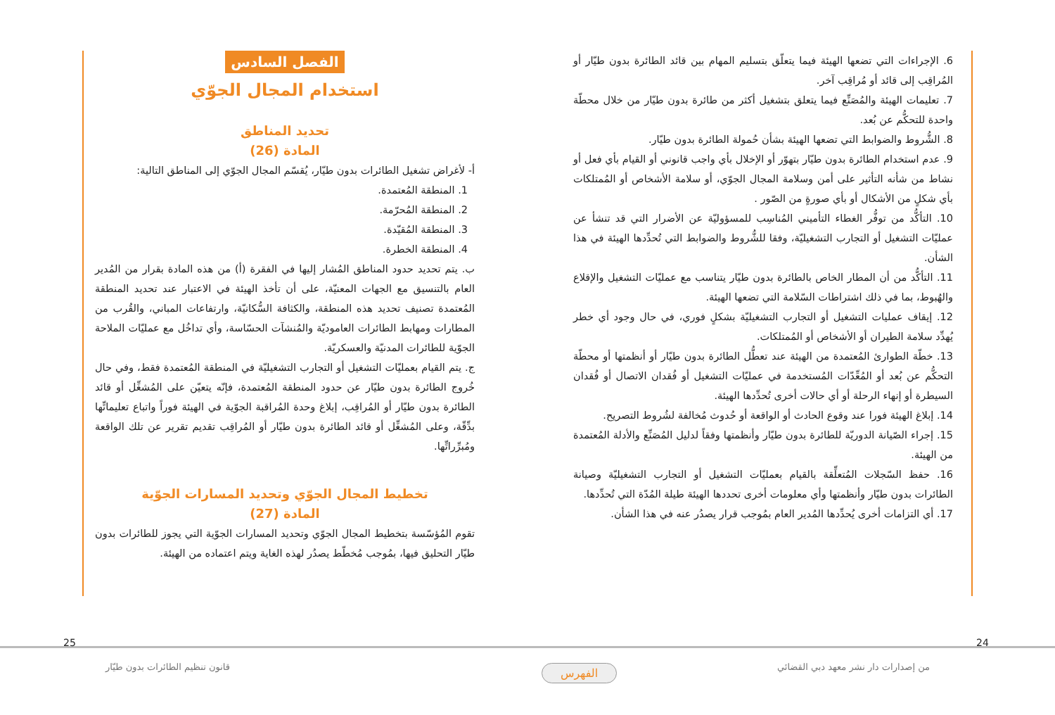6. الإجراءات التي تضعها الهيئة فيما يتعلّق بتسليم المهام بين قائد الطائرة بدون طيّار أو المُراقِب إلى قائد أو مُراقِب آخر.
7. تعليمات الهيئة والمُصَنِّع فيما يتعلق بتشغيل أكثر من طائرة بدون طيّار من خلال محطّة واحدة للتحكُّم عن بُعد.
8. الشُّروط والضوابط التي تضعها الهيئة بشأن حُمولة الطائرة بدون طيّار.
9. عدم استخدام الطائرة بدون طيّار بتهوّر أو الإخلال بأي واجب قانوني أو القيام بأي فعل أو نشاط من شأنه التأثير على أمن وسلامة المجال الجوّي، أو سلامة الأشخاص أو المُمتلكات بأي شكلٍ من الأشكال أو بأي صورةٍ من الصّور .
10. التأكُّد من توفُّر الغطاء التأميني المُناسِب للمسؤوليّة عن الأضرار التي قد تنشأ عن عمليّات التشغيل أو التجارب التشغيليّة، وفقا للشُّروط والضوابط التي تُحدِّدها الهيئة في هذا الشأن.
11. التأكُّد من أن المطار الخاص بالطائرة بدون طيّار يتناسب مع عمليّات التشغيل والإقلاع والهُبوط، بما في ذلك اشتراطات السّلامة التي تضعها الهيئة.
12. إيقاف عمليات التشغيل أو التجارب التشغيليّة بشكلٍ فوري، في حال وجود أي خطر يُهدِّد سلامة الطيران أو الأشخاص أو المُمتلكات.
13. خطّة الطوارئ المُعتمدة من الهيئة عند تعطُّل الطائرة بدون طيّار أو أنظمتها أو محطّة التحكُّم عن بُعد أو المُعِّدّات المُستخدمة في عمليّات التشغيل أو فُقدان الاتصال أو فُقدان السيطرة أو إنهاء الرحلة أو أي حالات أخرى تُحدِّدها الهيئة.
14. إبلاغ الهيئة فورا عند وقوع الحادث أو الواقعة أو حُدوث مُخالفة لشُروط التصريح.
15. إجراء الصّيانة الدوريّة للطائرة بدون طيّار وأنظمتها وفقاً لدليل المُصَنِّع والأدلة المُعتمدة من الهيئة.
16. حفظ السّجلات المُتعلِّقة بالقيام بعمليّات التشغيل أو التجارب التشغيليّة وصيانة الطائرات بدون طيّار وأنظمتها وأي معلومات أخرى تحددها الهيئة طيلة المُدّة التي تُحدِّدها.
17. أي التزامات أخرى يُحدِّدها المُدير العام بمُوجب قرار يصدُر عنه في هذا الشأن.
الفصل السادس
استخدام المجال الجوّي
تحديد المناطق
المادة (26)
أ- لأغراض تشغيل الطائرات بدون طيّار، يُقسّم المجال الجوّي إلى المناطق التالية:
1. المنطقة المُعتمدة.
2. المنطقة المُحرّمة.
3. المنطقة المُقيّدة.
4. المنطقة الخطرة.
ب. يتم تحديد حدود المناطق المُشار إليها في الفقرة (أ) من هذه المادة بقرار من المُدير العام بالتنسيق مع الجهات المعنيّة، على أن تأخذ الهيئة في الاعتبار عند تحديد المنطقة المُعتمدة تصنيف تحديد هذه المنطقة، والكثافة السُّكانيّة، وارتفاعات المباني، والقُرب من المطارات ومهابط الطائرات العاموديّة والمُنشآت الحسّاسة، وأي تداخُل مع عمليّات الملاحة الجوّية للطائرات المدنيّة والعسكريّة.
ج. يتم القيام بعمليّات التشغيل أو التجارب التشغيليّة في المنطقة المُعتمدة فقط، وفي حال خُروج الطائرة بدون طيّار عن حدود المنطقة المُعتمدة، فإنّه يتعيّن على المُشغِّل أو قائد الطائرة بدون طيّار أو المُراقِب، إبلاغ وحدة المُراقبة الجوّية في الهيئة فوراً واتباع تعليماتِّها بدِّقّة، وعلى المُشغِّل أو قائد الطائرة بدون طيّار أو المُراقِب تقديم تقرير عن تلك الواقعة ومُبرِّراتِّها.
تخطيط المجال الجوّي وتحديد المسارات الجوّية
المادة (27)
تقوم المُؤسّسة بتخطيط المجال الجوّي وتحديد المسارات الجوّية التي يجوز للطائرات بدون طيّار التحليق فيها، بمُوجب مُخطّط يصدُر لهذه الغاية ويتم اعتماده من الهيئة.
24
25
من إصدارات دار نشر معهد دبي القضائي
قانون تنظيم الطائرات بدون طيّار
الفهرس